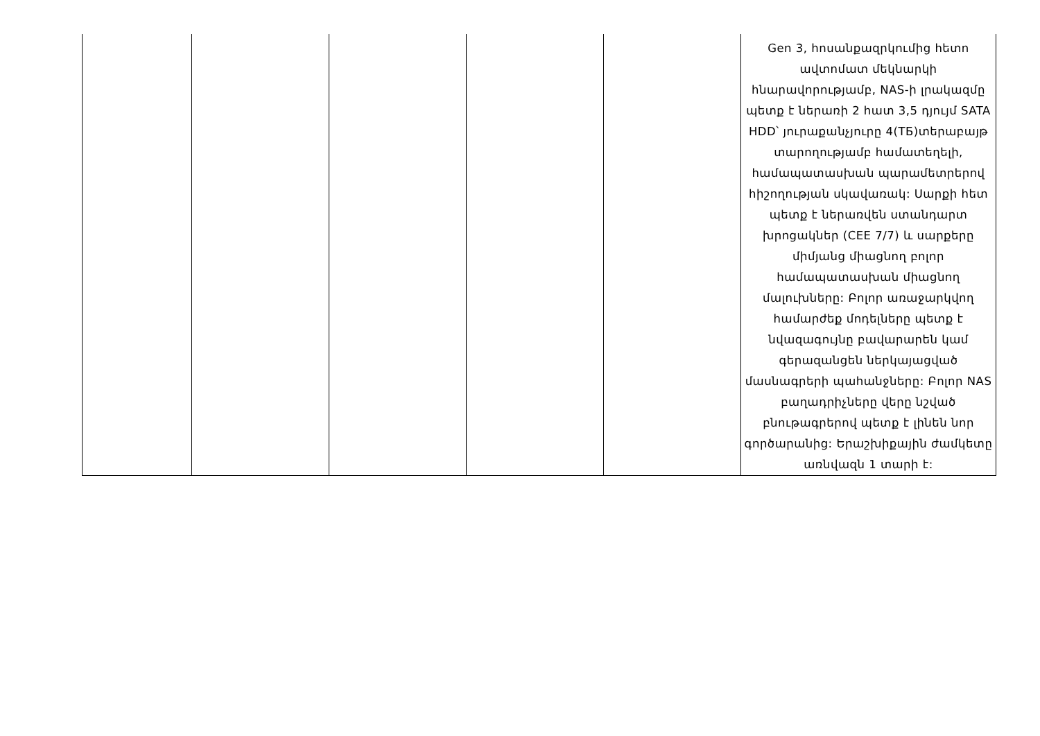| | | | | | Gen 3, հոսանքազրկումից հետո ավտոմատ մեկնարկի հնարավորությամբ, NAS-ի լրակազմը պետք է ներառի 2 հատ 3,5 դյույմ SATA HDD՝ յուրաքանչյուրը 4(TБ)տերաբայթ տարողությամբ համատեղելի, համապատասխան պարամետրերով հիշողության սկավառակ: Սարքի հետ պետք է ներառվեն ստանդարտ խրոցակներ (CEE 7/7) և սարքերը միմյանց միացնող բոլոր համապատասխան միացնող մալուխները: Բոլոր առաջարկվող համարժեք մոդելները պետք է նվազագույնը բավարարեն կամ գերազանցեն ներկայացված մասնագրերի պահանջները: Բոլոր NAS բաղադրիչները վերը նշված բնութագրերով պետք է լինեն նոր գործարանից: Երաշխիքային ժամկետը առնվազն 1 տարի է: |